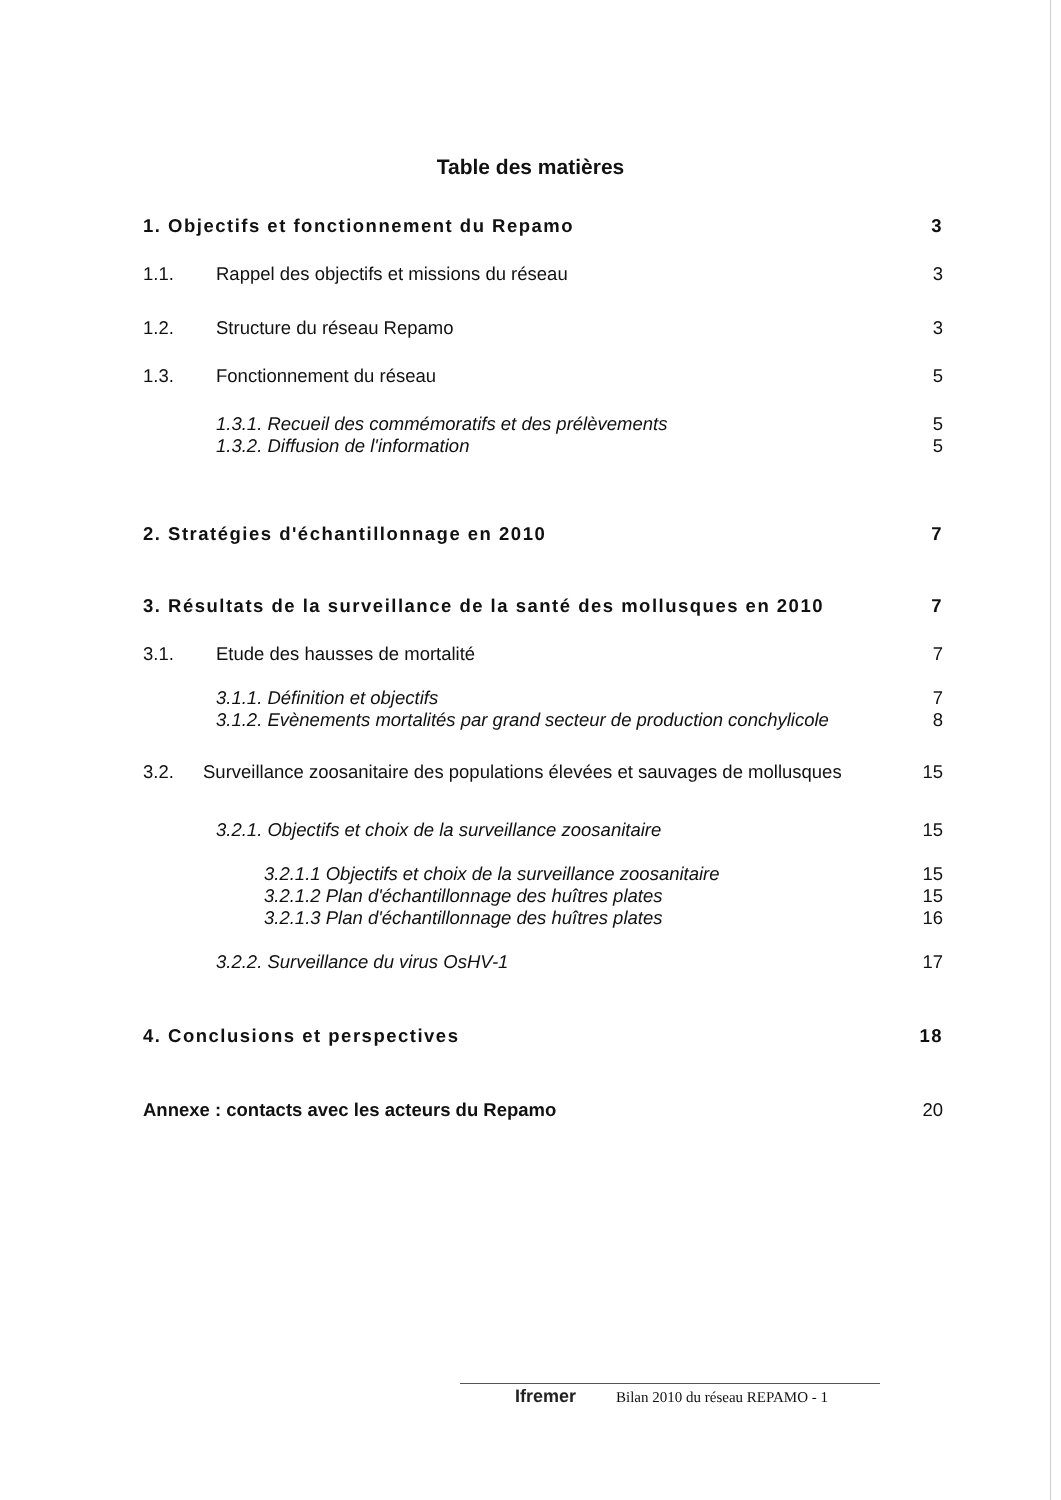Table des matières
1. Objectifs et fonctionnement du Repamo 3
1.1. Rappel des objectifs et missions du réseau 3
1.2. Structure du réseau Repamo 3
1.3. Fonctionnement du réseau 5
1.3.1. Recueil des commémoratifs et des prélèvements 5
1.3.2. Diffusion de l'information 5
2. Stratégies d'échantillonnage en 2010 7
3. Résultats de la surveillance de la santé des mollusques en 2010 7
3.1. Etude des hausses de mortalité 7
3.1.1. Définition et objectifs 7
3.1.2. Evènements mortalités par grand secteur de production conchylicole 8
3.2. Surveillance zoosanitaire des populations élevées et sauvages de mollusques 15
3.2.1. Objectifs et choix de la surveillance zoosanitaire 15
3.2.1.1 Objectifs et choix de la surveillance zoosanitaire 15
3.2.1.2 Plan d'échantillonnage des huîtres plates 15
3.2.1.3 Plan d'échantillonnage des huîtres plates 16
3.2.2. Surveillance du virus OsHV-1 17
4. Conclusions et perspectives 18
Annexe : contacts avec les acteurs du Repamo 20
Ifremer Bilan 2010 du réseau REPAMO - 1